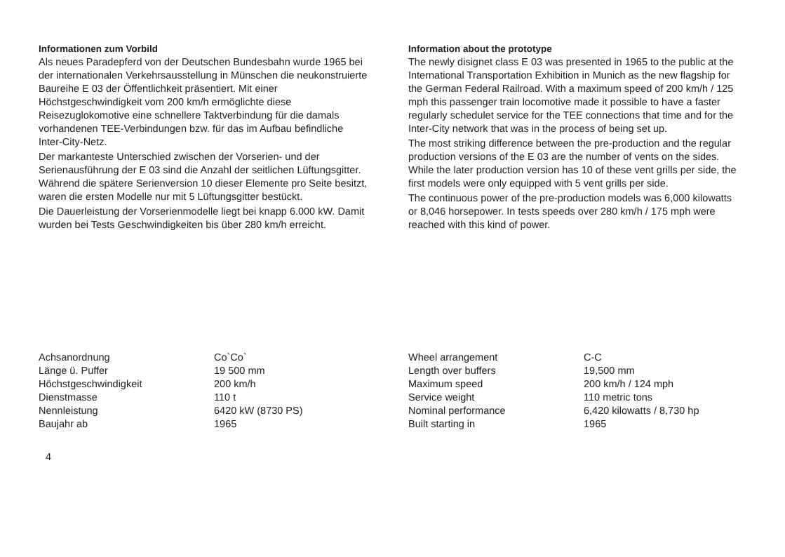Informationen zum Vorbild
Als neues Paradepferd von der Deutschen Bundesbahn wurde 1965 bei der internationalen Verkehrsausstellung in Münschen die neukonstruierte Baureihe E 03 der Öffentlichkeit präsentiert. Mit einer Höchstgeschwindigkeit vom 200 km/h ermöglichte diese Reisezuglokomotive eine schnellere Taktverbindung für die damals vorhandenen TEE-Verbindungen bzw. für das im Aufbau befindliche Inter-City-Netz.
Der markanteste Unterschied zwischen der Vorserien- und der Serienausführung der E 03 sind die Anzahl der seitlichen Lüftungsgitter. Während die spätere Serienversion 10 dieser Elemente pro Seite besitzt, waren die ersten Modelle nur mit 5 Lüftungsgitter bestückt.
Die Dauerleistung der Vorserienmodelle liegt bei knapp 6.000 kW. Damit wurden bei Tests Geschwindigkeiten bis über 280 km/h erreicht.
Information about the prototype
The newly disignet class E 03 was presented in 1965 to the public at the International Transportation Exhibition in Munich as the new flagship for the German Federal Railroad. With a maximum speed of 200 km/h / 125 mph this passenger train locomotive made it possible to have a faster regularly schedulet service for the TEE connections that time and for the Inter-City network that was in the process of being set up.
The most striking difference between the pre-production and the regular production versions of the E 03 are the number of vents on the sides. While the later production version has 10 of these vent grills per side, the first models were only equipped with 5 vent grills per side.
The continuous power of the pre-production models was 6,000 kilowatts or 8,046 horsepower. In tests speeds over 280 km/h / 175 mph were reached with this kind of power.
| Achsanordnung | Co`Co` |
| Länge ü. Puffer | 19 500 mm |
| Höchstgeschwindigkeit | 200 km/h |
| Dienstmasse | 110 t |
| Nennleistung | 6420 kW (8730 PS) |
| Baujahr ab | 1965 |
| Wheel arrangement | C-C |
| Length over buffers | 19,500 mm |
| Maximum speed | 200 km/h / 124 mph |
| Service weight | 110 metric tons |
| Nominal performance | 6,420 kilowatts / 8,730 hp |
| Built starting in | 1965 |
4